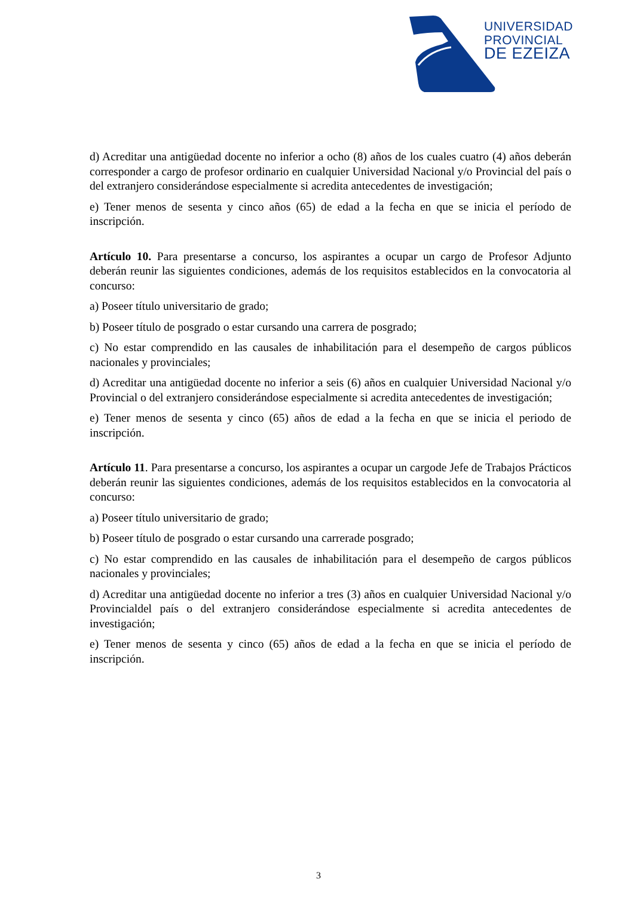UNIVERSIDAD
PROVINCIAL
DE EZEIZA
d) Acreditar una antigüedad docente no inferior a ocho (8) años de los cuales cuatro (4) años deberán corresponder a cargo de profesor ordinario en cualquier Universidad Nacional y/o Provincial del país o del extranjero considerándose especialmente si acredita antecedentes de investigación;
e) Tener menos de sesenta y cinco años (65) de edad a la fecha en que se inicia el período de inscripción.
Artículo 10. Para presentarse a concurso, los aspirantes a ocupar un cargo de Profesor Adjunto deberán reunir las siguientes condiciones, además de los requisitos establecidos en la convocatoria al concurso:
a) Poseer título universitario de grado;
b) Poseer título de posgrado o estar cursando una carrera de posgrado;
c) No estar comprendido en las causales de inhabilitación para el desempeño de cargos públicos nacionales y provinciales;
d) Acreditar una antigüedad docente no inferior a seis (6) años en cualquier Universidad Nacional y/o Provincial o del extranjero considerándose especialmente si acredita antecedentes de investigación;
e) Tener menos de sesenta y cinco (65) años de edad a la fecha en que se inicia el periodo de inscripción.
Artículo 11. Para presentarse a concurso, los aspirantes a ocupar un cargode Jefe de Trabajos Prácticos deberán reunir las siguientes condiciones, además de los requisitos establecidos en la convocatoria al concurso:
a) Poseer título universitario de grado;
b) Poseer título de posgrado o estar cursando una carrerade posgrado;
c) No estar comprendido en las causales de inhabilitación para el desempeño de cargos públicos nacionales y provinciales;
d) Acreditar una antigüedad docente no inferior a tres (3) años en cualquier Universidad Nacional y/o Provincialdel país o del extranjero considerándose especialmente si acredita antecedentes de investigación;
e) Tener menos de sesenta y cinco (65) años de edad a la fecha en que se inicia el período de inscripción.
3